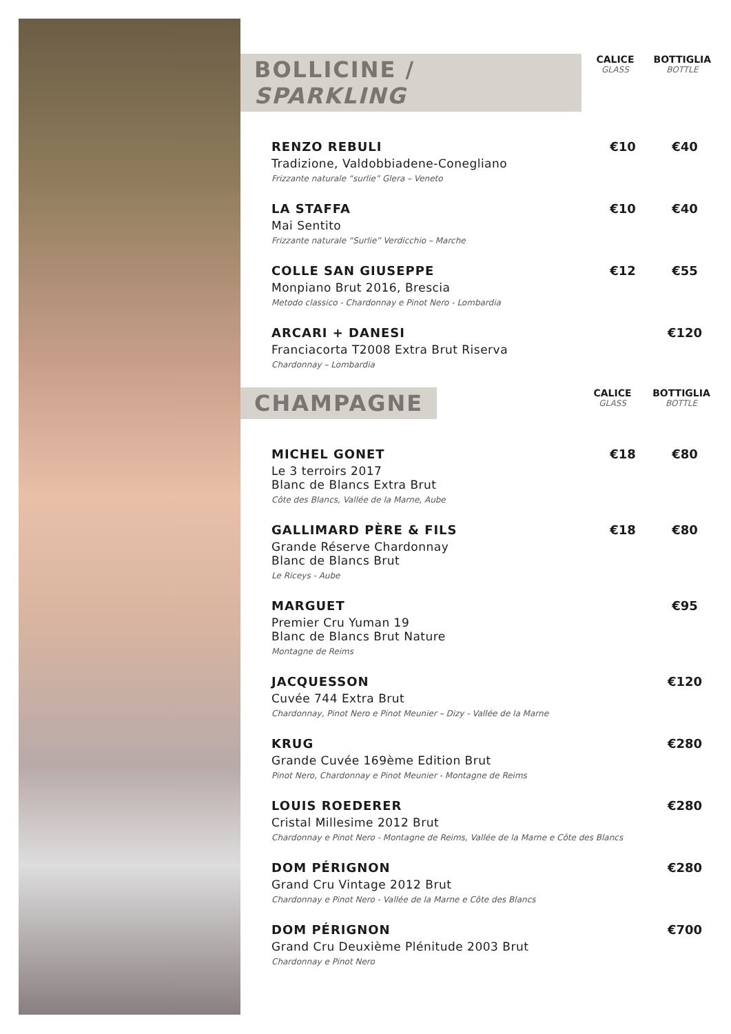BOLLICINE / SPARKLING
CALICE
GLASS
BOTTIGLIA
BOTTLE
RENZO REBULI
Tradizione, Valdobbiadene-Conegliano
Frizzante naturale “surlie” Glera – Veneto
€10 €40
LA STAFFA
Mai Sentito
Frizzante naturale “Surlie” Verdicchio – Marche
€10 €40
COLLE SAN GIUSEPPE
Monpiano Brut 2016, Brescia
Metodo classico - Chardonnay e Pinot Nero - Lombardia
€12 €55
ARCARI + DANESI
Franciacorta T2008 Extra Brut Riserva
Chardonnay – Lombardia
€120
CHAMPAGNE
CALICE
GLASS
BOTTIGLIA
BOTTLE
MICHEL GONET
Le 3 terroirs 2017
Blanc de Blancs Extra Brut
Côte des Blancs, Vallée de la Marne, Aube
€18 €80
GALLIMARD PÈRE & FILS
Grande Réserve Chardonnay
Blanc de Blancs Brut
Le Riceys - Aube
€18 €80
MARGUET
Premier Cru Yuman 19
Blanc de Blancs Brut Nature
Montagne de Reims
€95
JACQUESSON
Cuvée 744 Extra Brut
Chardonnay, Pinot Nero e Pinot Meunier – Dizy - Vallée de la Marne
€120
KRUG
Grande Cuvée 169ème Edition Brut
Pinot Nero, Chardonnay e Pinot Meunier - Montagne de Reims
€280
LOUIS ROEDERER
Cristal Millesime 2012 Brut
Chardonnay e Pinot Nero - Montagne de Reims, Vallée de la Marne e Côte des Blancs
€280
DOM PÉRIGNON
Grand Cru Vintage 2012 Brut
Chardonnay e Pinot Nero - Vallée de la Marne e Côte des Blancs
€280
DOM PÉRIGNON
Grand Cru Deuxième Plénitude 2003 Brut
Chardonnay e Pinot Nero
€700